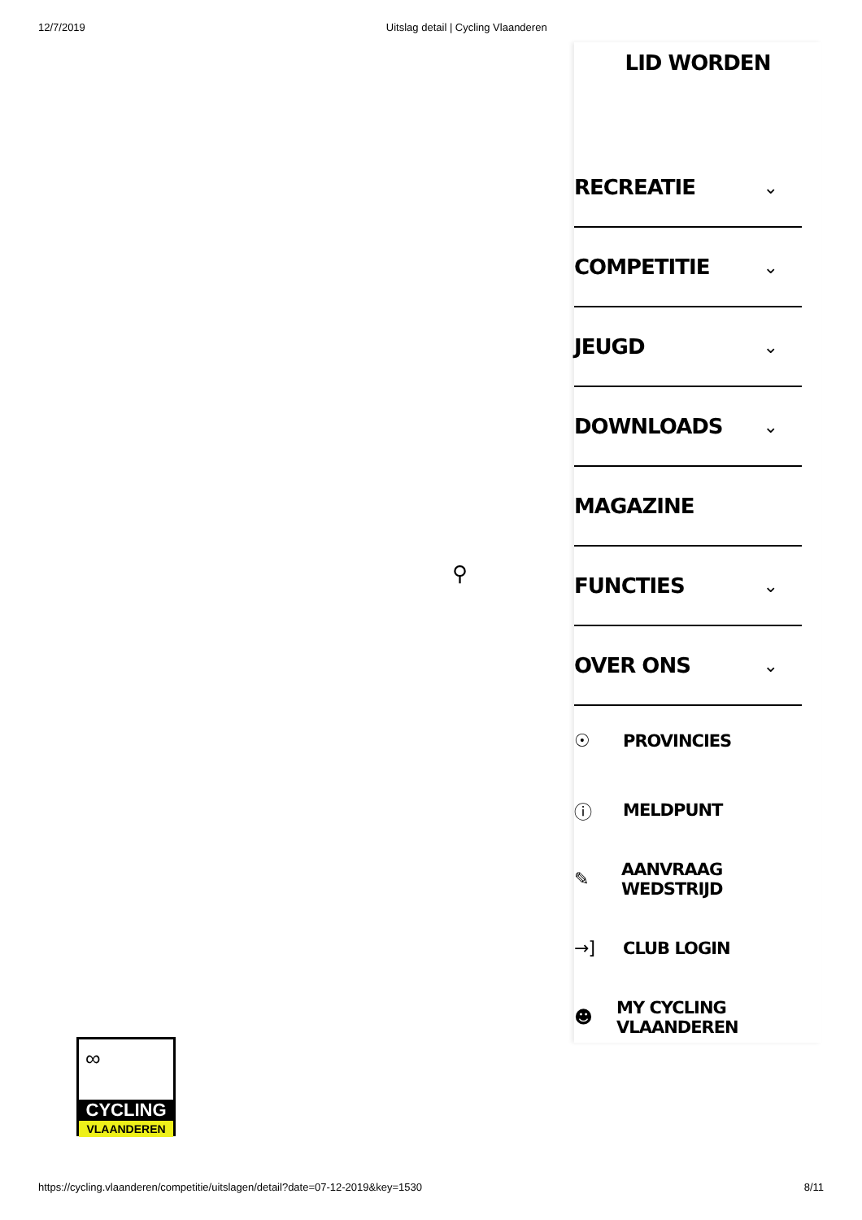12/7/2019 Uitslag detail | Cycling Vlaanderen
⚲
LID WORDEN
RECREATIE ⌄
COMPETITIE ⌄
JEUGD ⌄
DOWNLOADS ⌄
MAGAZINE
FUNCTIES ⌄
OVER ONS ⌄
☉ PROVINCIES
ⓘ MELDPUNT
✎ AANVRAAG WEDSTRIJD
→] CLUB LOGIN
☻ MY CYCLING VLAANDEREN
∞
CYCLING
VLAANDEREN
https://cycling.vlaanderen/competitie/uitslagen/detail?date=07-12-2019&key=1530 8/11